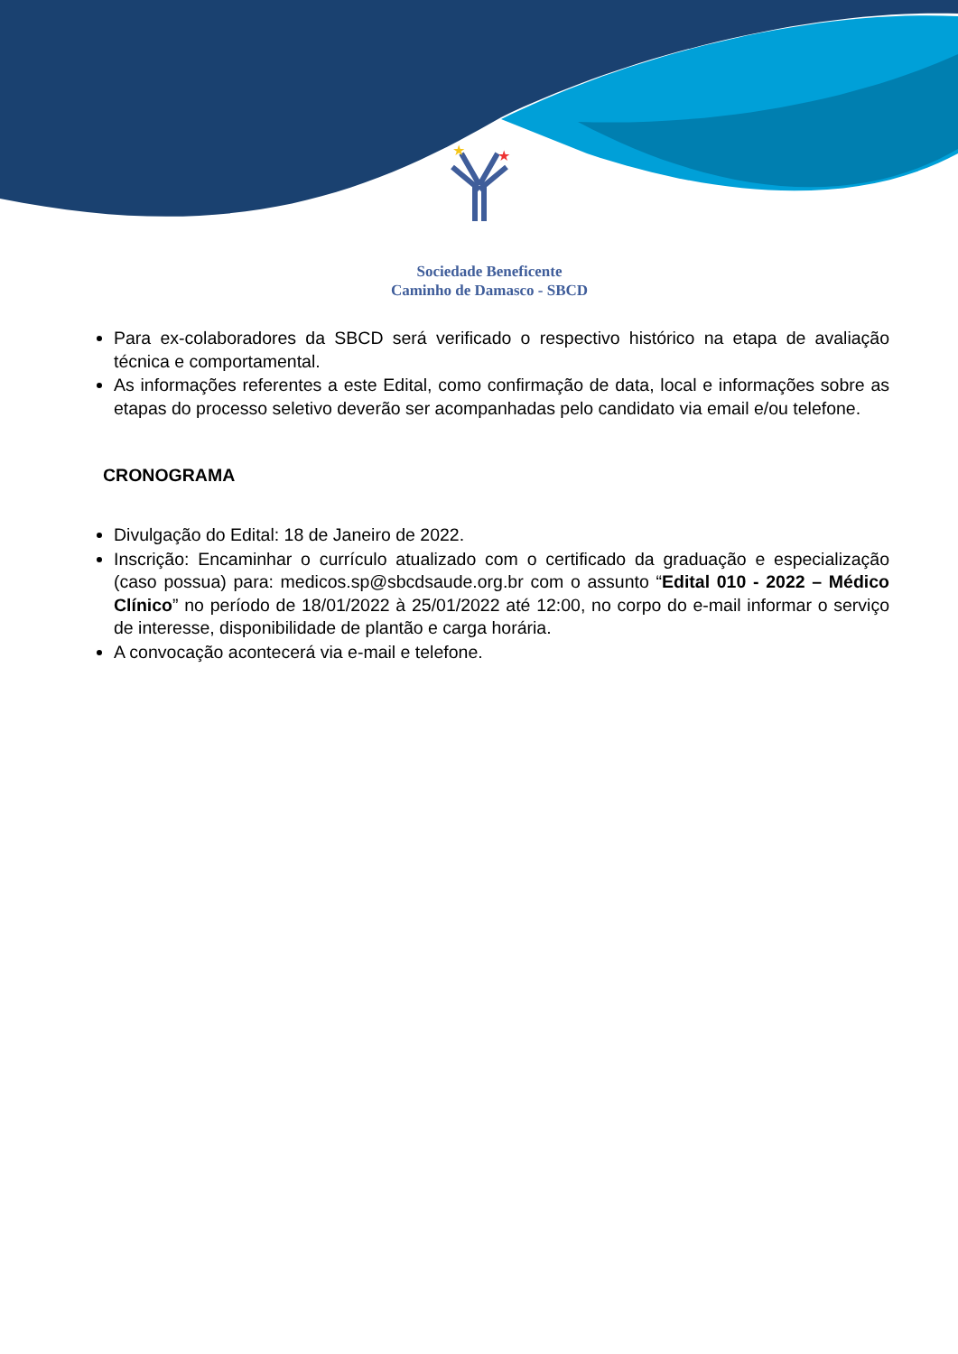★
★
Sociedade Beneficente
Caminho de Damasco - SBCD
Para ex-colaboradores da SBCD será verificado o respectivo histórico na etapa de avaliação técnica e comportamental.
As informações referentes a este Edital, como confirmação de data, local e informações sobre as etapas do processo seletivo deverão ser acompanhadas pelo candidato via email e/ou telefone.
CRONOGRAMA
Divulgação do Edital: 18 de Janeiro de 2022.
Inscrição: Encaminhar o currículo atualizado com o certificado da graduação e especialização (caso possua) para: medicos.sp@sbcdsaude.org.br com o assunto “Edital 010 - 2022 – Médico Clínico” no período de 18/01/2022 à 25/01/2022 até 12:00, no corpo do e-mail informar o serviço de interesse, disponibilidade de plantão e carga horária.
A convocação acontecerá via e-mail e telefone.